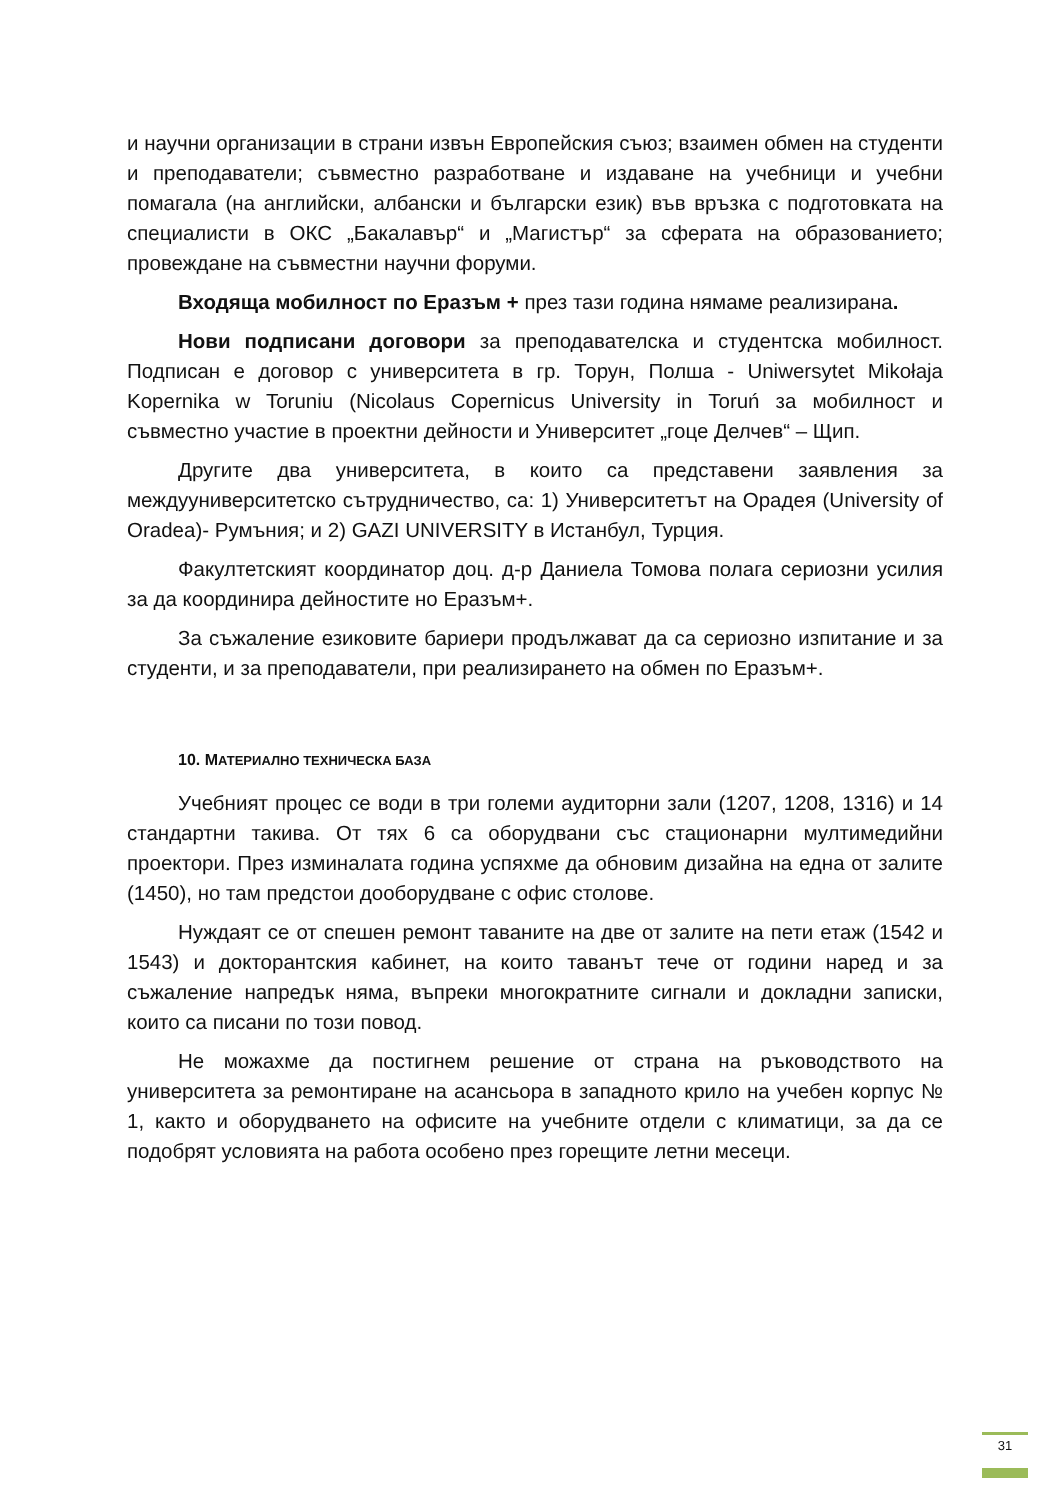и научни организации в страни извън Европейския съюз; взаимен обмен на студенти и преподаватели; съвместно разработване и издаване на учебници и учебни помагала (на английски, албански и български език) във връзка с подготовката на специалисти в ОКС „Бакалавър“ и „Магистър“ за сферата на образованието; провеждане на съвместни научни форуми.
Входяща мобилност по Еразъм + през тази година нямаме реализирана.
Нови подписани договори за преподавателска и студентска мобилност. Подписан е договор с университета в гр. Торун, Полша - Uniwersytet Mikołaja Kopernika w Toruniu (Nicolaus Copernicus University in Toruń за мобилност и съвместно участие в проектни дейности и Университет „гоце Делчев“ – Щип.
Другите два университета, в които са представени заявления за междууниверситетско сътрудничество, са: 1) Университетът на Орадея (University of Oradea)- Румъния; и 2) GAZI UNIVERSITY в Истанбул, Турция.
Факултетският координатор доц. д-р Даниела Томова полага сериозни усилия за да координира дейностите но Еразъм+.
За съжаление езиковите бариери продължават да са сериозно изпитание и за студенти, и за преподаватели, при реализирането на обмен по Еразъм+.
10. МАТЕРИАЛНО ТЕХНИЧЕСКА БАЗА
Учебният процес се води в три големи аудиторни зали (1207, 1208, 1316) и 14 стандартни такива. От тях 6 са оборудвани със стационарни мултимедийни проектори. През изминалата година успяхме да обновим дизайна на една от залите (1450), но там предстои дооборудване с офис столове.
Нуждаят се от спешен ремонт таваните на две от залите на пети етаж (1542 и 1543) и докторантския кабинет, на които таванът тече от години наред и за съжаление напредък няма, въпреки многократните сигнали и докладни записки, които са писани по този повод.
Не можахме да постигнем решение от страна на ръководството на университета за ремонтиране на асансьора в западното крило на учебен корпус № 1, както и оборудването на офисите на учебните отдели с климатици, за да се подобрят условията на работа особено през горещите летни месеци.
31